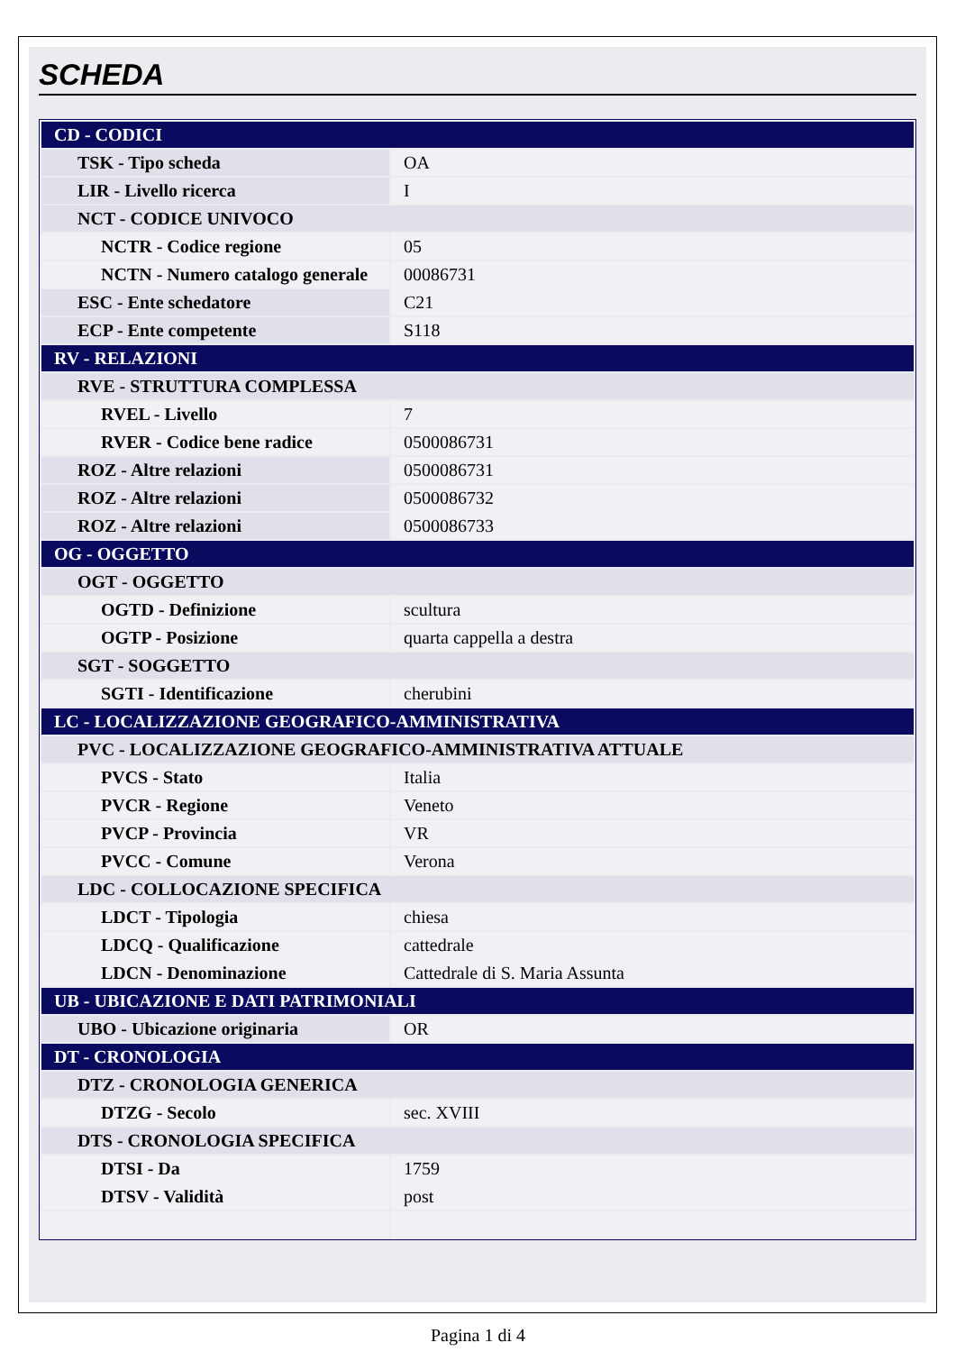SCHEDA
| CD - CODICI | |
| TSK - Tipo scheda | OA |
| LIR - Livello ricerca | I |
| NCT - CODICE UNIVOCO | |
| NCTR - Codice regione | 05 |
| NCTN - Numero catalogo generale | 00086731 |
| ESC - Ente schedatore | C21 |
| ECP - Ente competente | S118 |
| RV - RELAZIONI | |
| RVE - STRUTTURA COMPLESSA | |
| RVEL - Livello | 7 |
| RVER - Codice bene radice | 0500086731 |
| ROZ - Altre relazioni | 0500086731 |
| ROZ - Altre relazioni | 0500086732 |
| ROZ - Altre relazioni | 0500086733 |
| OG - OGGETTO | |
| OGT - OGGETTO | |
| OGTD - Definizione | scultura |
| OGTP - Posizione | quarta cappella a destra |
| SGT - SOGGETTO | |
| SGTI - Identificazione | cherubini |
| LC - LOCALIZZAZIONE GEOGRAFICO-AMMINISTRATIVA | |
| PVC - LOCALIZZAZIONE GEOGRAFICO-AMMINISTRATIVA ATTUALE | |
| PVCS - Stato | Italia |
| PVCR - Regione | Veneto |
| PVCP - Provincia | VR |
| PVCC - Comune | Verona |
| LDC - COLLOCAZIONE SPECIFICA | |
| LDCT - Tipologia | chiesa |
| LDCQ - Qualificazione | cattedrale |
| LDCN - Denominazione | Cattedrale di S. Maria Assunta |
| UB - UBICAZIONE E DATI PATRIMONIALI | |
| UBO - Ubicazione originaria | OR |
| DT - CRONOLOGIA | |
| DTZ - CRONOLOGIA GENERICA | |
| DTZG - Secolo | sec. XVIII |
| DTS - CRONOLOGIA SPECIFICA | |
| DTSI - Da | 1759 |
| DTSV - Validità | post |
Pagina 1 di 4